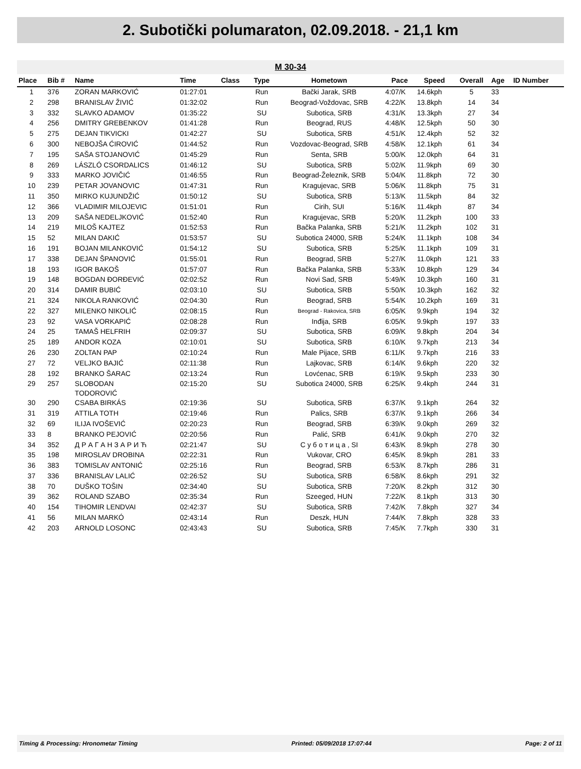2. Subotički polumaraton, 02.09.2018. - 21,1 km
M 30-34
| Place | Bib # | Name | Time | Class | Type | Hometown | Pace | Speed | Overall | Age | ID Number |
| --- | --- | --- | --- | --- | --- | --- | --- | --- | --- | --- | --- |
| 1 | 376 | ZORAN MARKOVIĆ | 01:27:01 | | Run | Bački Jarak, SRB | 4:07/K | 14.6kph | 5 | 33 | |
| 2 | 298 | BRANISLAV ŽIVIĆ | 01:32:02 | | Run | Beograd-Voždovac, SRB | 4:22/K | 13.8kph | 14 | 34 | |
| 3 | 332 | SLAVKO ADAMOV | 01:35:22 | | SU | Subotica, SRB | 4:31/K | 13.3kph | 27 | 34 | |
| 4 | 256 | DMITRY GREBENKOV | 01:41:28 | | Run | Beograd, RUS | 4:48/K | 12.5kph | 50 | 30 | |
| 5 | 275 | DEJAN TIKVICKI | 01:42:27 | | SU | Subotica, SRB | 4:51/K | 12.4kph | 52 | 32 | |
| 6 | 300 | NEBOJŠA ĆIROVIĆ | 01:44:52 | | Run | Vozdovac-Beograd, SRB | 4:58/K | 12.1kph | 61 | 34 | |
| 7 | 195 | SAŠA STOJANOVIĆ | 01:45:29 | | Run | Senta, SRB | 5:00/K | 12.0kph | 64 | 31 | |
| 8 | 269 | LÁSZLÓ CSORDALICS | 01:46:12 | | SU | Subotica, SRB | 5:02/K | 11.9kph | 69 | 30 | |
| 9 | 333 | MARKO JOVIČIĆ | 01:46:55 | | Run | Beograd-Železnik, SRB | 5:04/K | 11.8kph | 72 | 30 | |
| 10 | 239 | PETAR JOVANOVIC | 01:47:31 | | Run | Kragujevac, SRB | 5:06/K | 11.8kph | 75 | 31 | |
| 11 | 350 | MIRKO KUJUNDŽIĆ | 01:50:12 | | SU | Subotica, SRB | 5:13/K | 11.5kph | 84 | 32 | |
| 12 | 366 | VLADIMIR MILOJEVIC | 01:51:01 | | Run | Cirih, SUI | 5:16/K | 11.4kph | 87 | 34 | |
| 13 | 209 | SAŠA NEDELJKOVIĆ | 01:52:40 | | Run | Kragujevac, SRB | 5:20/K | 11.2kph | 100 | 33 | |
| 14 | 219 | MILOŠ KAJTEZ | 01:52:53 | | Run | Bačka Palanka, SRB | 5:21/K | 11.2kph | 102 | 31 | |
| 15 | 52 | MILAN DAKIĆ | 01:53:57 | | SU | Subotica 24000, SRB | 5:24/K | 11.1kph | 108 | 34 | |
| 16 | 191 | BOJAN MILANKOVIĆ | 01:54:12 | | SU | Subotica, SRB | 5:25/K | 11.1kph | 109 | 31 | |
| 17 | 338 | DEJAN ŠPANOVIĆ | 01:55:01 | | Run | Beograd, SRB | 5:27/K | 11.0kph | 121 | 33 | |
| 18 | 193 | IGOR BAKOŠ | 01:57:07 | | Run | Bačka Palanka, SRB | 5:33/K | 10.8kph | 129 | 34 | |
| 19 | 148 | BOGDAN ĐORĐEVIĆ | 02:02:52 | | Run | Novi Sad, SRB | 5:49/K | 10.3kph | 160 | 31 | |
| 20 | 314 | DAMIR BUBIĆ | 02:03:10 | | SU | Subotica, SRB | 5:50/K | 10.3kph | 162 | 32 | |
| 21 | 324 | NIKOLA RANKOVIĆ | 02:04:30 | | Run | Beograd, SRB | 5:54/K | 10.2kph | 169 | 31 | |
| 22 | 327 | MILENKO NIKOLIĆ | 02:08:15 | | Run | Beograd - Rakovica, SRB | 6:05/K | 9.9kph | 194 | 32 | |
| 23 | 92 | VASA VORKAPIĆ | 02:08:28 | | Run | Inđija, SRB | 6:05/K | 9.9kph | 197 | 33 | |
| 24 | 25 | TAMAŠ HELFRIH | 02:09:37 | | SU | Subotica, SRB | 6:09/K | 9.8kph | 204 | 34 | |
| 25 | 189 | ANDOR KOZA | 02:10:01 | | SU | Subotica, SRB | 6:10/K | 9.7kph | 213 | 34 | |
| 26 | 230 | ZOLTAN PAP | 02:10:24 | | Run | Male Pijace, SRB | 6:11/K | 9.7kph | 216 | 33 | |
| 27 | 72 | VELJKO BAJIĆ | 02:11:38 | | Run | Lajkovac, SRB | 6:14/K | 9.6kph | 220 | 32 | |
| 28 | 192 | BRANKO ŠARAC | 02:13:24 | | Run | Lovćenac, SRB | 6:19/K | 9.5kph | 233 | 30 | |
| 29 | 257 | SLOBODAN TODOROVIĆ | 02:15:20 | | SU | Subotica 24000, SRB | 6:25/K | 9.4kph | 244 | 31 | |
| 30 | 290 | CSABA BIRKÁS | 02:19:36 | | SU | Subotica, SRB | 6:37/K | 9.1kph | 264 | 32 | |
| 31 | 319 | ATTILA TOTH | 02:19:46 | | Run | Palics, SRB | 6:37/K | 9.1kph | 266 | 34 | |
| 32 | 69 | ILIJA IVOŠEVIĆ | 02:20:23 | | Run | Beograd, SRB | 6:39/K | 9.0kph | 269 | 32 | |
| 33 | 8 | BRANKO PEJOVIĆ | 02:20:56 | | Run | Palić, SRB | 6:41/K | 9.0kph | 270 | 32 | |
| 34 | 352 | Д Р А Г А Н З А Р И Ћ | 02:21:47 | | SU | С у б о т и ц а , SI | 6:43/K | 8.9kph | 278 | 30 | |
| 35 | 198 | MIROSLAV DROBINA | 02:22:31 | | Run | Vukovar, CRO | 6:45/K | 8.9kph | 281 | 33 | |
| 36 | 383 | TOMISLAV ANTONIĆ | 02:25:16 | | Run | Beograd, SRB | 6:53/K | 8.7kph | 286 | 31 | |
| 37 | 336 | BRANISLAV LALIĆ | 02:26:52 | | SU | Subotica, SRB | 6:58/K | 8.6kph | 291 | 32 | |
| 38 | 70 | DUŠKO TOŠIN | 02:34:40 | | SU | Subotica, SRB | 7:20/K | 8.2kph | 312 | 30 | |
| 39 | 362 | ROLAND SZABO | 02:35:34 | | Run | Szeeged, HUN | 7:22/K | 8.1kph | 313 | 30 | |
| 40 | 154 | TIHOMIR LENDVAI | 02:42:37 | | SU | Subotica, SRB | 7:42/K | 7.8kph | 327 | 34 | |
| 41 | 56 | MILAN MARKÓ | 02:43:14 | | Run | Deszk, HUN | 7:44/K | 7.8kph | 328 | 33 | |
| 42 | 203 | ARNOLD LOSONC | 02:43:43 | | SU | Subotica, SRB | 7:45/K | 7.7kph | 330 | 31 | |
Timing & Processing: Hronometar Timing Printed: 05/09/2018 17:07:44 Page: 2 of 11